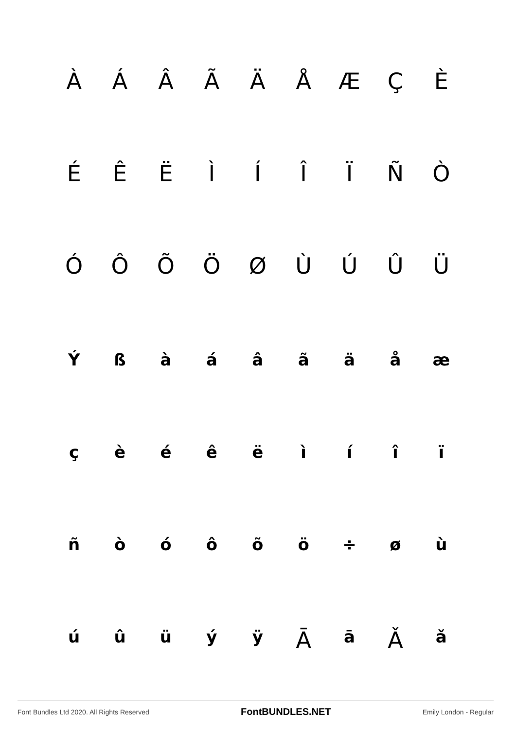À Á Â Ã Ä Å Æ Ç È
É Ê Ë Ì Í Î Ï Ñ Ò
Ó Ô Õ Ö Ø Ù Ú Û Ü
Ý ß à á â ã ä å æ
ç è é ê ë ì í î ï
ñ ò ó ô õ ö ÷ ø ù
ú û ü ý ÿ Ā ā Ǎ ǎ
Font Bundles Ltd 2020. All Rights Reserved FontBUNDLES.NET Emily London - Regular